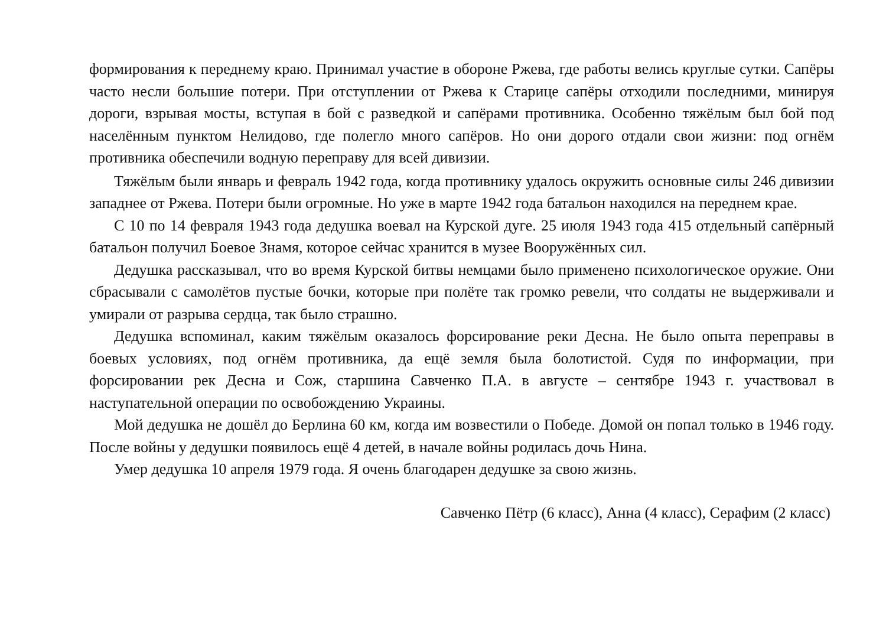формирования к переднему краю. Принимал участие в обороне Ржева, где работы велись круглые сутки. Сапёры часто несли большие потери. При отступлении от Ржева к Старице сапёры отходили последними, минируя дороги, взрывая мосты, вступая в бой с разведкой и сапёрами противника. Особенно тяжёлым был бой под населённым пунктом Нелидово, где полегло много сапёров. Но они дорого отдали свои жизни: под огнём противника обеспечили водную переправу для всей дивизии.
Тяжёлым были январь и февраль 1942 года, когда противнику удалось окружить основные силы 246 дивизии западнее от Ржева. Потери были огромные. Но уже в марте 1942 года батальон находился на переднем крае.
С 10 по 14 февраля 1943 года дедушка воевал на Курской дуге. 25 июля 1943 года 415 отдельный сапёрный батальон получил Боевое Знамя, которое сейчас хранится в музее Вооружённых сил.
Дедушка рассказывал, что во время Курской битвы немцами было применено психологическое оружие. Они сбрасывали с самолётов пустые бочки, которые при полёте так громко ревели, что солдаты не выдерживали и умирали от разрыва сердца, так было страшно.
Дедушка вспоминал, каким тяжёлым оказалось форсирование реки Десна. Не было опыта переправы в боевых условиях, под огнём противника, да ещё земля была болотистой. Судя по информации, при форсировании рек Десна и Сож, старшина Савченко П.А. в августе – сентябре 1943 г. участвовал в наступательной операции по освобождению Украины.
Мой дедушка не дошёл до Берлина 60 км, когда им возвестили о Победе. Домой он попал только в 1946 году. После войны у дедушки появилось ещё 4 детей, в начале войны родилась дочь Нина.
Умер дедушка 10 апреля 1979 года. Я очень благодарен дедушке за свою жизнь.
Савченко Пётр (6 класс), Анна (4 класс), Серафим (2 класс)